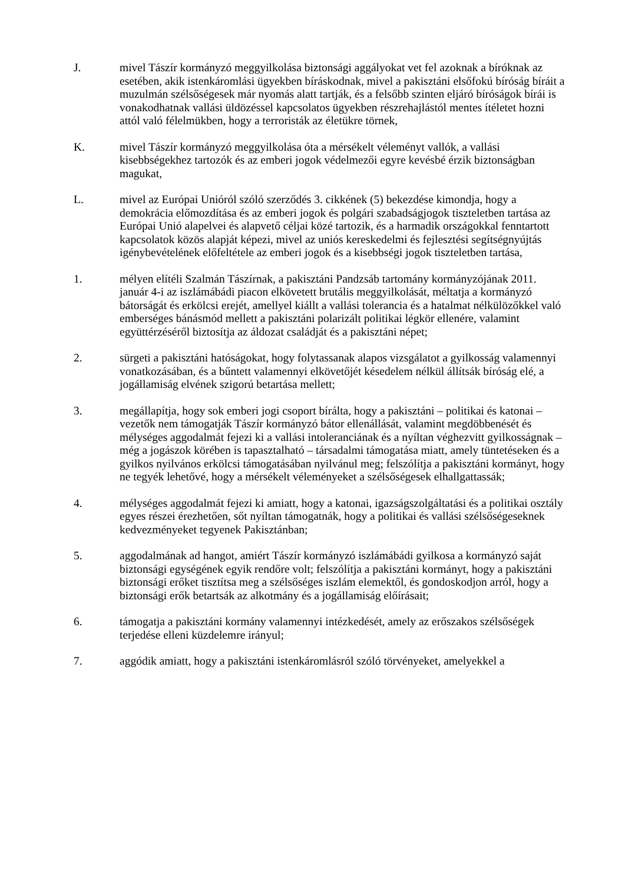J. mivel Tászír kormányzó meggyilkolása biztonsági aggályokat vet fel azoknak a bíróknak az esetében, akik istenkáromlási ügyekben bíráskodnak, mivel a pakisztáni elsőfokú bíróság bíráit a muzulmán szélsőségesek már nyomás alatt tartják, és a felsőbb szinten eljáró bíróságok bírái is vonakodhatnak vallási üldözéssel kapcsolatos ügyekben részrehajlástól mentes ítéletet hozni attól való félelmükben, hogy a terroristák az életükre törnek,
K. mivel Tászír kormányzó meggyilkolása óta a mérsékelt véleményt vallók, a vallási kisebbségekhez tartozók és az emberi jogok védelmezői egyre kevésbé érzik biztonságban magukat,
L. mivel az Európai Unióról szóló szerződés 3. cikkének (5) bekezdése kimondja, hogy a demokrácia előmozdítása és az emberi jogok és polgári szabadságjogok tiszteletben tartása az Európai Unió alapelvei és alapvető céljai közé tartozik, és a harmadik országokkal fenntartott kapcsolatok közös alapját képezi, mivel az uniós kereskedelmi és fejlesztési segítségnyújtás igénybevételének előfeltétele az emberi jogok és a kisebbségi jogok tiszteletben tartása,
1. mélyen elítéli Szalmán Tászírnak, a pakisztáni Pandzsáb tartomány kormányzójának 2011. január 4-i az iszlámábádi piacon elkövetett brutális meggyilkolását, méltatja a kormányzó bátorságát és erkölcsi erejét, amellyel kiállt a vallási tolerancia és a hatalmat nélkülözőkkel való emberséges bánásmód mellett a pakisztáni polarizált politikai légkör ellenére, valamint együttérzéséről biztosítja az áldozat családját és a pakisztáni népet;
2. sürgeti a pakisztáni hatóságokat, hogy folytassanak alapos vizsgálatot a gyilkosság valamennyi vonatkozásában, és a bűntett valamennyi elkövetőjét késedelem nélkül állítsák bíróság elé, a jogállamiság elvének szigorú betartása mellett;
3. megállapítja, hogy sok emberi jogi csoport bírálta, hogy a pakisztáni – politikai és katonai – vezetők nem támogatják Tászír kormányzó bátor ellenállását, valamint megdöbbenését és mélységes aggodalmát fejezi ki a vallási intoleranciának és a nyíltan véghezvitt gyilkosságnak – még a jogászok körében is tapasztalható – társadalmi támogatása miatt, amely tüntetéseken és a gyilkos nyilvános erkölcsi támogatásában nyilvánul meg; felszólítja a pakisztáni kormányt, hogy ne tegyék lehetővé, hogy a mérsékelt véleményeket a szélsőségesek elhallgattassák;
4. mélységes aggodalmát fejezi ki amiatt, hogy a katonai, igazságszolgáltatási és a politikai osztály egyes részei érezhetően, sőt nyíltan támogatnák, hogy a politikai és vallási szélsőségeseknek kedvezményeket tegyenek Pakisztánban;
5. aggodalmának ad hangot, amiért Tászír kormányzó iszlámábádi gyilkosa a kormányzó saját biztonsági egységének egyik rendőre volt; felszólítja a pakisztáni kormányt, hogy a pakisztáni biztonsági erőket tisztítsa meg a szélsőséges iszlám elemektől, és gondoskodjon arról, hogy a biztonsági erők betartsák az alkotmány és a jogállamiság előírásait;
6. támogatja a pakisztáni kormány valamennyi intézkedését, amely az erőszakos szélsőségek terjedése elleni küzdelemre irányul;
7. aggódik amiatt, hogy a pakisztáni istenkáromlásról szóló törvényeket, amelyekkel a